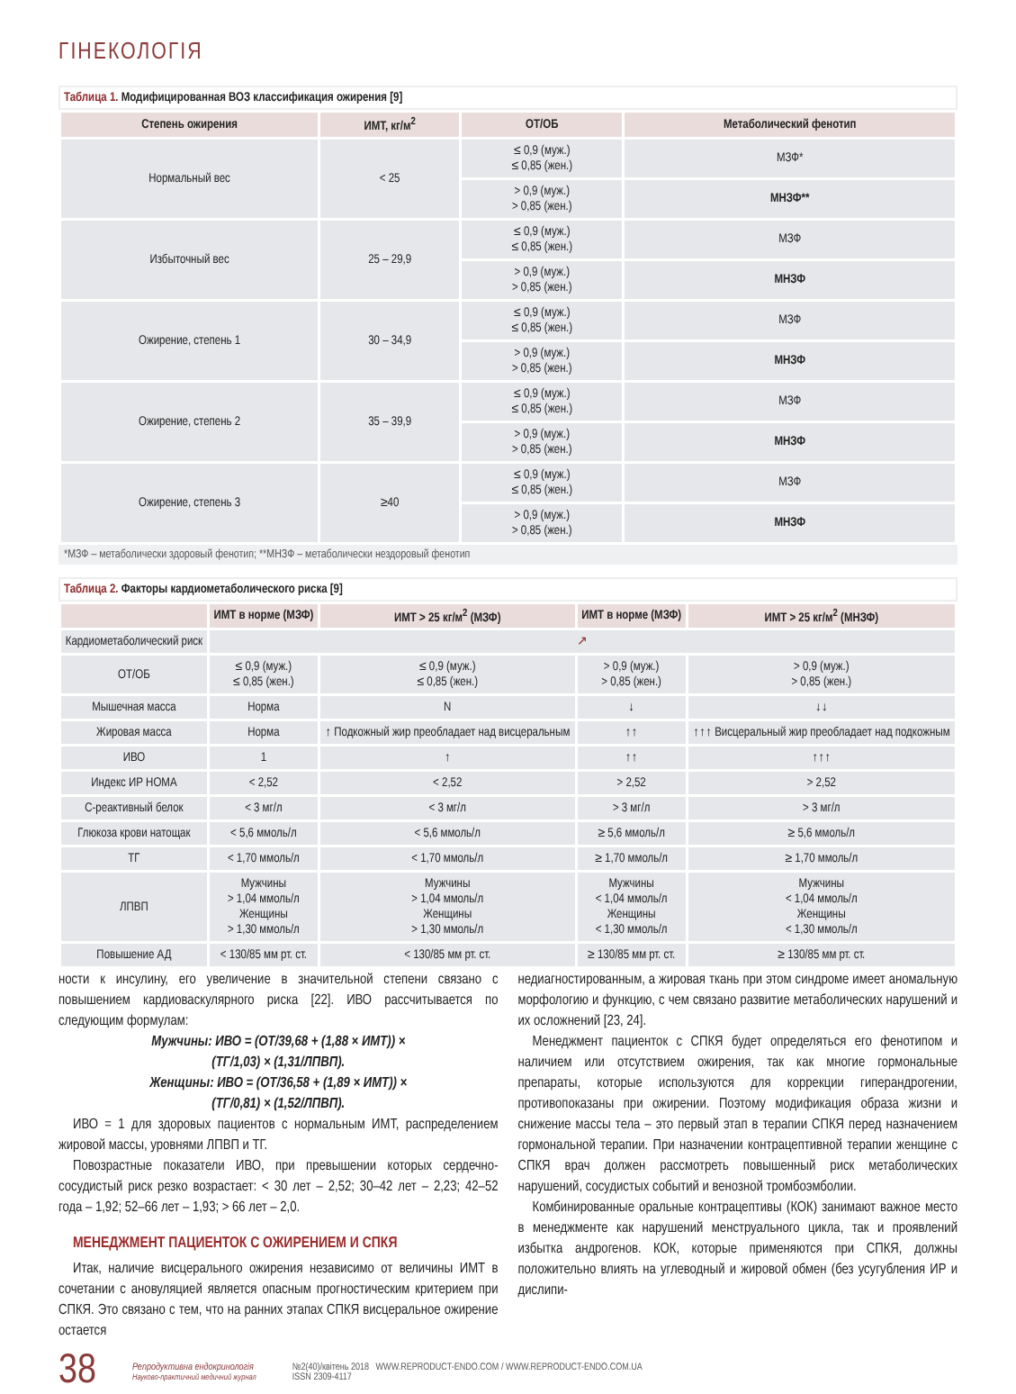ГІНЕКОЛОГІЯ
Таблица 1. Модифицированная ВОЗ классификация ожирения [9]
| Степень ожирения | ИМТ, кг/м<sup>2</sup> | ОТ/ОБ | Метаболический фенотип |
| --- | --- | --- | --- |
| Нормальный вес | < 25 | ≤ 0,9 (муж.) ≤ 0,85 (жен.) | МЗФ* |
| | | > 0,9 (муж.) > 0,85 (жен.) | МНЗФ** |
| Избыточный вес | 25 – 29,9 | ≤ 0,9 (муж.) ≤ 0,85 (жен.) | МЗФ |
| | | > 0,9 (муж.) > 0,85 (жен.) | МНЗФ |
| Ожирение, степень 1 | 30 – 34,9 | ≤ 0,9 (муж.) ≤ 0,85 (жен.) | МЗФ |
| | | > 0,9 (муж.) > 0,85 (жен.) | МНЗФ |
| Ожирение, степень 2 | 35 – 39,9 | ≤ 0,9 (муж.) ≤ 0,85 (жен.) | МЗФ |
| | | > 0,9 (муж.) > 0,85 (жен.) | МНЗФ |
| Ожирение, степень 3 | ≥40 | ≤ 0,9 (муж.) ≤ 0,85 (жен.) | МЗФ |
| | | > 0,9 (муж.) > 0,85 (жен.) | МНЗФ |
*МЗФ – метаболически здоровый фенотип; **МНЗФ – метаболически нездоровый фенотип
Таблица 2. Факторы кардиометаболического риска [9]
| | ИМТ в норме (МЗФ) | ИМТ > 25 кг/м<sup>2</sup> (МЗФ) | ИМТ в норме (МЗФ) | ИМТ > 25 кг/м<sup>2</sup> (МНЗФ) |
| --- | --- | --- | --- | --- |
| Кардиометаболический риск | ↗ | | | |
| ОТ/ОБ | ≤ 0,9 (муж.) ≤ 0,85 (жен.) | ≤ 0,9 (муж.) ≤ 0,85 (жен.) | > 0,9 (муж.) > 0,85 (жен.) | > 0,9 (муж.) > 0,85 (жен.) |
| Мышечная масса | Норма | N | ↓ | ↓↓ |
| Жировая масса | Норма | ↑ Подкожный жир преобладает над висцеральным | ↑↑ | ↑↑↑ Висцеральный жир преобладает над подкожным |
| ИВО | 1 | ↑ | ↑↑ | ↑↑↑ |
| Индекс ИР HOMA | < 2,52 | < 2,52 | > 2,52 | > 2,52 |
| С-реактивный белок | < 3 мг/л | < 3 мг/л | > 3 мг/л | > 3 мг/л |
| Глюкоза крови натощак | < 5,6 ммоль/л | < 5,6 ммоль/л | ≥ 5,6 ммоль/л | ≥ 5,6 ммоль/л |
| ТГ | < 1,70 ммоль/л | < 1,70 ммоль/л | ≥ 1,70 ммоль/л | ≥ 1,70 ммоль/л |
| ЛПВП | Мужчины > 1,04 ммоль/л Женщины > 1,30 ммоль/л | Мужчины > 1,04 ммоль/л Женщины > 1,30 ммоль/л | Мужчины < 1,04 ммоль/л Женщины < 1,30 ммоль/л | Мужчины < 1,04 ммоль/л Женщины < 1,30 ммоль/л |
| Повышение АД | < 130/85 мм рт. ст. | < 130/85 мм рт. ст. | ≥ 130/85 мм рт. ст. | ≥ 130/85 мм рт. ст. |
ности к инсулину, его увеличение в значительной степени связано с повышением кардиоваскулярного риска [22]. ИВО рассчитывается по следующим формулам:
Мужчины: ИВО = (ОТ/39,68 + (1,88 × ИМТ)) ×
(ТГ/1,03) × (1,31/ЛПВП).
Женщины: ИВО = (ОТ/36,58 + (1,89 × ИМТ)) ×
(ТГ/0,81) × (1,52/ЛПВП).
ИВО = 1 для здоровых пациентов с нормальным ИМТ, распределением жировой массы, уровнями ЛПВП и ТГ.
Повозрастные показатели ИВО, при превышении которых сердечно-сосудистый риск резко возрастает: < 30 лет – 2,52; 30–42 лет – 2,23; 42–52 года – 1,92; 52–66 лет – 1,93; > 66 лет – 2,0.
МЕНЕДЖМЕНТ ПАЦИЕНТОК С ОЖИРЕНИЕМ И СПКЯ
Итак, наличие висцерального ожирения независимо от величины ИМТ в сочетании с ановуляцией является опасным прогностическим критерием при СПКЯ. Это связано с тем, что на ранних этапах СПКЯ висцеральное ожирение остается
недиагностированным, а жировая ткань при этом синдроме имеет аномальную морфологию и функцию, с чем связано развитие метаболических нарушений и их осложнений [23, 24].
Менеджмент пациенток с СПКЯ будет определяться его фенотипом и наличием или отсутствием ожирения, так как многие гормональные препараты, которые используются для коррекции гиперандрогении, противопоказаны при ожирении. Поэтому модификация образа жизни и снижение массы тела – это первый этап в терапии СПКЯ перед назначением гормональной терапии. При назначении контрацептивной терапии женщине с СПКЯ врач должен рассмотреть повышенный риск метаболических нарушений, сосудистых событий и венозной тромбоэмболии.
Комбинированные оральные контрацептивы (КОК) занимают важное место в менеджменте как нарушений менструального цикла, так и проявлений избытка андрогенов. КОК, которые применяются при СПКЯ, должны положительно влиять на углеводный и жировой обмен (без усугубления ИР и дислипи-
38 Репродуктивна ендокринологія
Науково-практичний медичний журнал №2(40)/квітень 2018 WWW.REPRODUCT-ENDO.COM / WWW.REPRODUCT-ENDO.COM.UA
ISSN 2309-4117